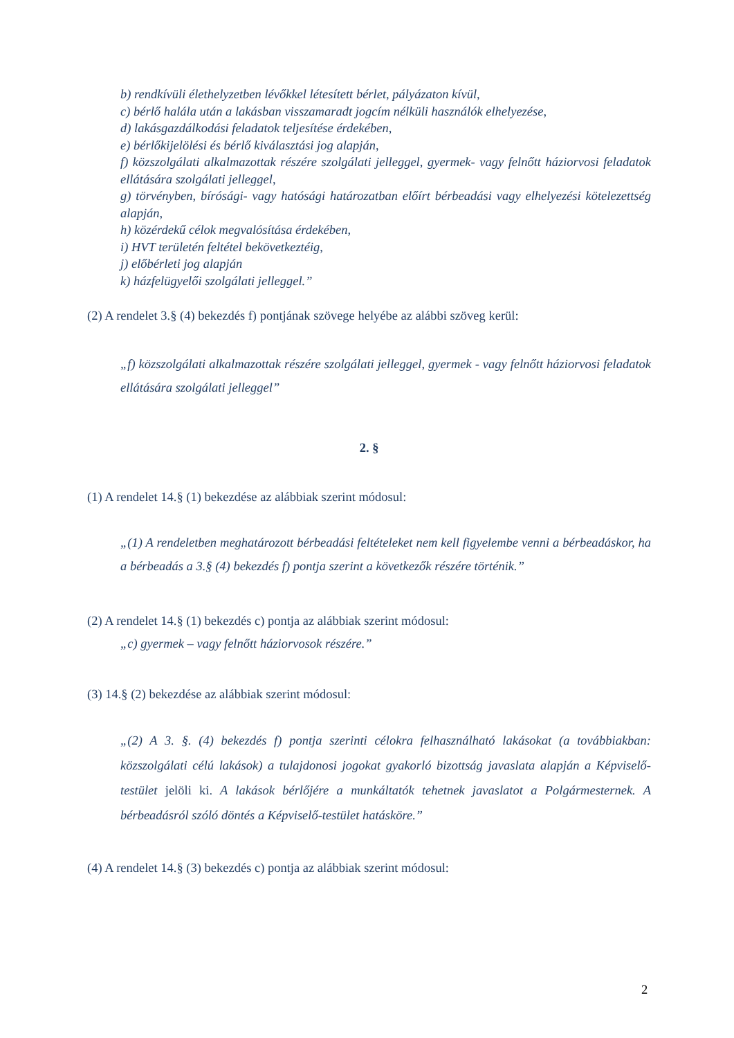b) rendkívüli élethelyzetben lévőkkel létesített bérlet, pályázaton kívül,
c) bérlő halála után a lakásban visszamaradt jogcím nélküli használók elhelyezése,
d) lakásgazdálkodási feladatok teljesítése érdekében,
e) bérlőkijelölési és bérlő kiválasztási jog alapján,
f) közszolgálati alkalmazottak részére szolgálati jelleggel, gyermek- vagy felnőtt háziorvosi feladatok ellátására szolgálati jelleggel,
g) törvényben, bírósági- vagy hatósági határozatban előírt bérbeadási vagy elhelyezési kötelezettség alapján,
h) közérdekű célok megvalósítása érdekében,
i) HVT területén feltétel bekövetkeztéig,
j) előbérleti jog alapján
k) házfelügyelői szolgálati jelleggel.”
(2) A rendelet 3.§ (4) bekezdés f) pontjának szövege helyébe az alábbi szöveg kerül:
„f) közszolgálati alkalmazottak részére szolgálati jelleggel, gyermek - vagy felnőtt háziorvosi feladatok ellátására szolgálati jelleggel”
2. §
(1) A rendelet 14.§ (1) bekezdése az alábbiak szerint módosul:
„(1) A rendeletben meghatározott bérbeadási feltételeket nem kell figyelembe venni a bérbeadáskor, ha a bérbeadás a 3.§ (4) bekezdés f) pontja szerint a következők részére történik.”
(2) A rendelet 14.§ (1) bekezdés c) pontja az alábbiak szerint módosul:
„c) gyermek – vagy felnőtt háziorvosok részére.”
(3) 14.§ (2) bekezdése az alábbiak szerint módosul:
„(2) A 3. §. (4) bekezdés f) pontja szerinti célokra felhasználható lakásokat (a továbbiakban: közszolgálati célú lakások) a tulajdonosi jogokat gyakorló bizottság javaslata alapján a Képviselő-testület jelöli ki. A lakások bérlőjére a munkáltatók tehetnek javaslatot a Polgármesternek. A bérbeadásról szóló döntés a Képviselő-testület hatásköre.”
(4) A rendelet 14.§ (3) bekezdés c) pontja az alábbiak szerint módosul:
2